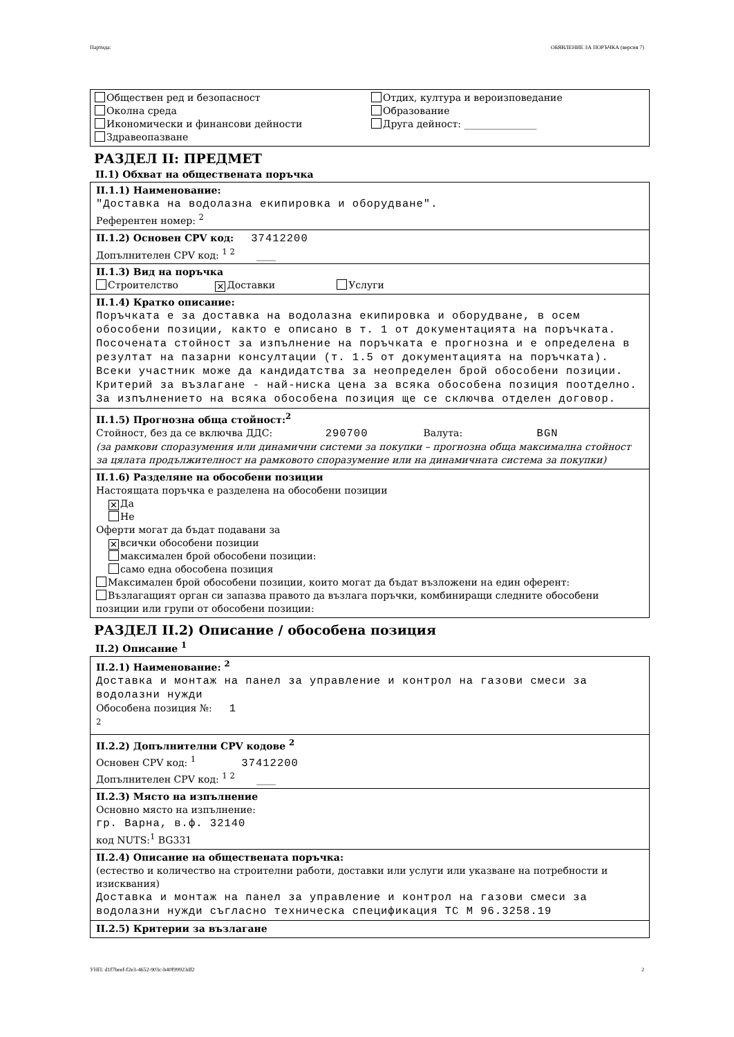Партида: ОБЯВЛЕНИЕ ЗА ПОРЪЧКА (версия 7)
Обществен ред и безопасност
Отдих, култура и вероизповедание
Околна среда
Образование
Икономически и финансови дейности
Друга дейност: _______________
Здравеопазване
РАЗДЕЛ II: ПРЕДМЕТ
II.1) Обхват на обществената поръчка
II.1.1) Наименование:
"Доставка на водолазна екипировка и оборудване".
Референтен номер: <sup>2</sup>
II.1.2) Основен CPV код: 37412200
Допълнителен CPV код: <sup>1 2</sup> ____
II.1.3) Вид на поръчка
Строителство ✕ Доставки Услуги
II.1.4) Кратко описание:
Поръчката е за доставка на водолазна екипировка и оборудване, в осем обособени позиции, както е описано в т. 1 от документацията на поръчката. Посочената стойност за изпълнение на поръчката е прогнозна и е определена в резултат на пазарни консултации (т. 1.5 от документацията на поръчката). Всеки участник може да кандидатства за неопределен брой обособени позиции. Критерий за възлагане - най-ниска цена за всяка обособена позиция поотделно. За изпълнението на всяка обособена позиция ще се сключва отделен договор.
II.1.5) Прогнозна обща стойност:<sup>2</sup>
Стойност, без да се включва ДДС: 290700 Валута: BGN
(за рамкови споразумения или динамични системи за покупки – прогнозна обща максимална стойност за цялата продължителност на рамковото споразумение или на динамичната система за покупки)
II.1.6) Разделяне на обособени позиции
Настоящата поръчка е разделена на обособени позиции
✕ Да
Не
Оферти могат да бъдат подавани за
✕ всички обособени позиции
максимален брой обособени позиции:
само една обособена позиция
Максимален брой обособени позиции, които могат да бъдат възложени на един оферент:
Възлагащият орган си запазва правото да възлага поръчки, комбиниращи следните обособени позиции или групи от обособени позиции:
РАЗДЕЛ II.2) Описание / обособена позиция
II.2) Описание <sup>1</sup>
II.2.1) Наименование: <sup>2</sup>
Доставка и монтаж на панел за управление и контрол на газови смеси за водолазни нужди
Обособена позиция №: 1
<sup>2</sup>
II.2.2) Допълнителни CPV кодове <sup>2</sup>
Основен CPV код: <sup>1</sup> 37412200
Допълнителен CPV код: <sup>1 2</sup> ____
II.2.3) Място на изпълнение
Основно място на изпълнение:
гр. Варна, в.ф. 32140
код NUTS:<sup>1</sup> BG331
II.2.4) Описание на обществената поръчка:
(естество и количество на строителни работи, доставки или услуги или указване на потребности и изисквания)
Доставка и монтаж на панел за управление и контрол на газови смеси за водолазни нужди съгласно техническа спецификация ТС М 96.3258.19
II.2.5) Критерии за възлагане
УНП: d1f7beef-f2e3-4652-903c-b40f99923df2 2